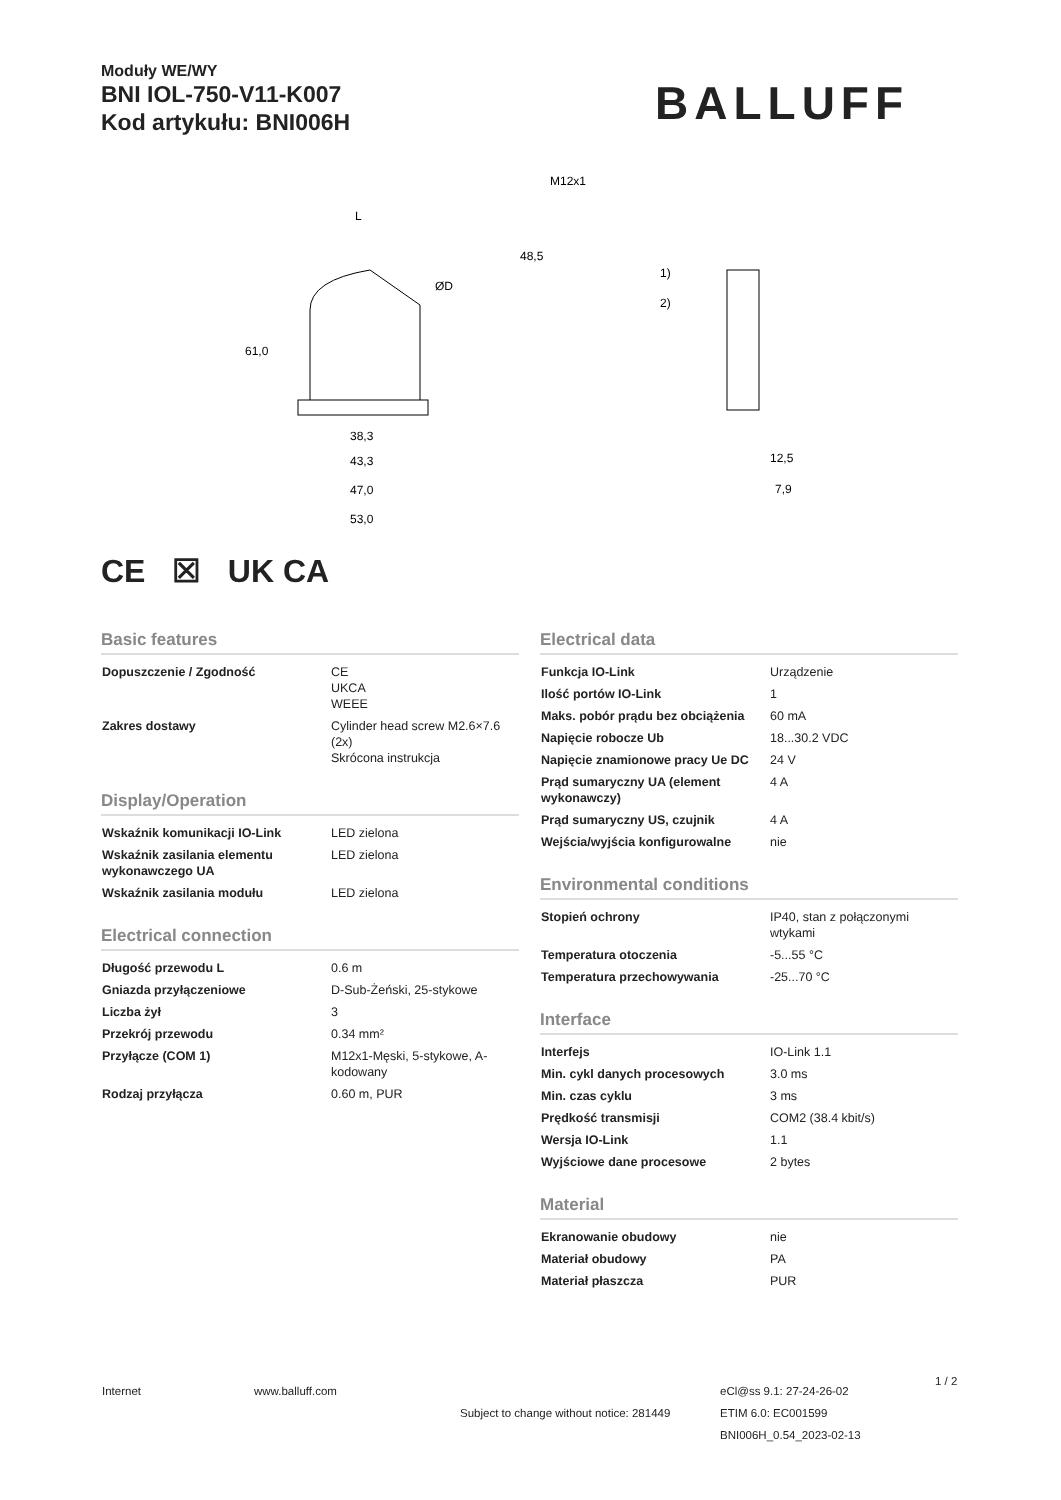Moduły WE/WY
BNI IOL-750-V11-K007
Kod artykułu: BNI006H
BALLUFF
38,3
43,3
47,0
53,0
61,0
48,5
L
ØD
M12x1
1)
2)
12,5
7,9
CE ☒ UK CA
Basic features
| Dopuszczenie / Zgodność | CE UKCA WEEE |
| Zakres dostawy | Cylinder head screw M2.6×7.6 (2x) Skrócona instrukcja |
Display/Operation
| Wskaźnik komunikacji IO-Link | LED zielona |
| Wskaźnik zasilania elementu wykonawczego UA | LED zielona |
| Wskaźnik zasilania modułu | LED zielona |
Electrical connection
| Długość przewodu L | 0.6 m |
| Gniazda przyłączeniowe | D-Sub-Żeński, 25-stykowe |
| Liczba żył | 3 |
| Przekrój przewodu | 0.34 mm² |
| Przyłącze (COM 1) | M12x1-Męski, 5-stykowe, A-kodowany |
| Rodzaj przyłącza | 0.60 m, PUR |
Electrical data
| Funkcja IO-Link | Urządzenie |
| Ilość portów IO-Link | 1 |
| Maks. pobór prądu bez obciążenia | 60 mA |
| Napięcie robocze Ub | 18...30.2 VDC |
| Napięcie znamionowe pracy Ue DC | 24 V |
| Prąd sumaryczny UA (element wykonawczy) | 4 A |
| Prąd sumaryczny US, czujnik | 4 A |
| Wejścia/wyjścia konfigurowalne | nie |
Environmental conditions
| Stopień ochrony | IP40, stan z połączonymi wtykami |
| Temperatura otoczenia | -5...55 °C |
| Temperatura przechowywania | -25...70 °C |
Interface
| Interfejs | IO-Link 1.1 |
| Min. cykl danych procesowych | 3.0 ms |
| Min. czas cyklu | 3 ms |
| Prędkość transmisji | COM2 (38.4 kbit/s) |
| Wersja IO-Link | 1.1 |
| Wyjściowe dane procesowe | 2 bytes |
Material
| Ekranowanie obudowy | nie |
| Materiał obudowy | PA |
| Materiał płaszcza | PUR |
Internet www.balluff.com
Subject to change without notice: 281449
eCl@ss 9.1: 27-24-26-02
ETIM 6.0: EC001599
BNI006H_0.54_2023-02-13
1 / 2